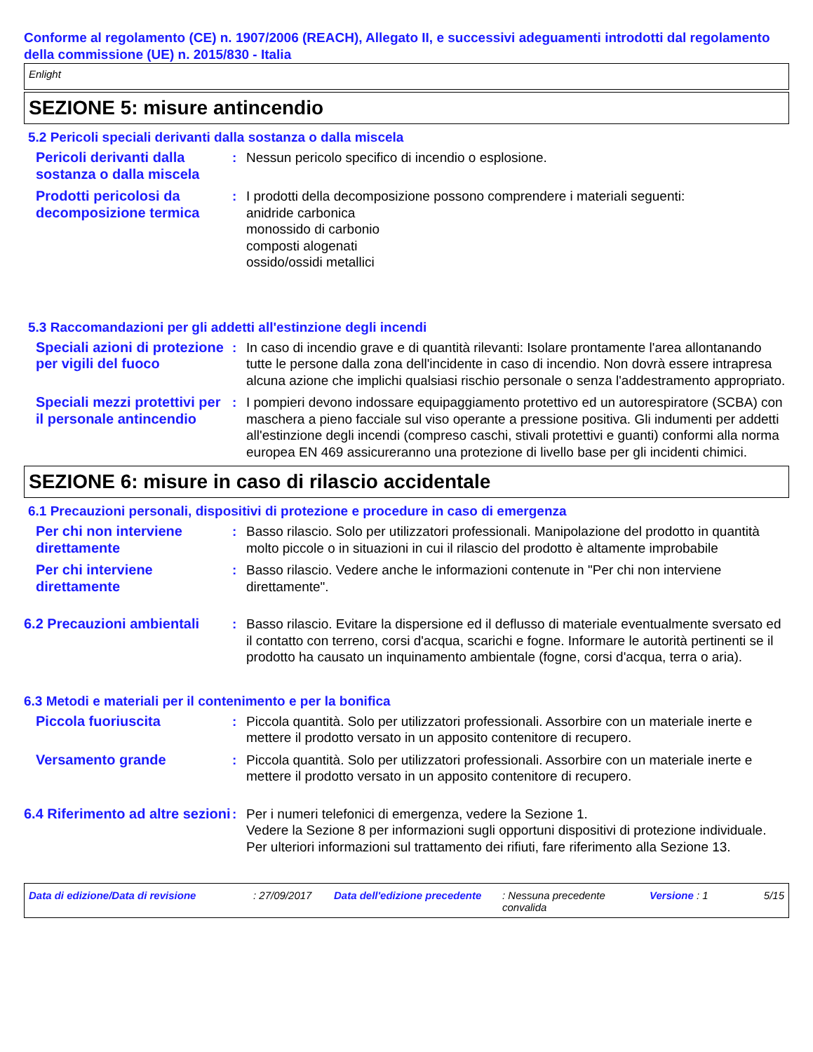Conforme al regolamento (CE) n. 1907/2006 (REACH), Allegato II, e successivi adeguamenti introdotti dal regolamento della commissione (UE) n. 2015/830 - Italia
Enlight
SEZIONE 5: misure antincendio
5.2 Pericoli speciali derivanti dalla sostanza o dalla miscela
Pericoli derivanti dalla sostanza o dalla miscela
: Nessun pericolo specifico di incendio o esplosione.
Prodotti pericolosi da decomposizione termica
: I prodotti della decomposizione possono comprendere i materiali seguenti:
anidride carbonica
monossido di carbonio
composti alogenati
ossido/ossidi metallici
5.3 Raccomandazioni per gli addetti all'estinzione degli incendi
Speciali azioni di protezione per vigili del fuoco
: In caso di incendio grave e di quantità rilevanti: Isolare prontamente l'area allontanando tutte le persone dalla zona dell'incidente in caso di incendio. Non dovrà essere intrapresa alcuna azione che implichi qualsiasi rischio personale o senza l'addestramento appropriato.
Speciali mezzi protettivi per il personale antincendio
: I pompieri devono indossare equipaggiamento protettivo ed un autorespiratore (SCBA) con maschera a pieno facciale sul viso operante a pressione positiva. Gli indumenti per addetti all'estinzione degli incendi (compreso caschi, stivali protettivi e guanti) conformi alla norma europea EN 469 assicureranno una protezione di livello base per gli incidenti chimici.
SEZIONE 6: misure in caso di rilascio accidentale
6.1 Precauzioni personali, dispositivi di protezione e procedure in caso di emergenza
Per chi non interviene direttamente
: Basso rilascio. Solo per utilizzatori professionali. Manipolazione del prodotto in quantità molto piccole o in situazioni in cui il rilascio del prodotto è altamente improbabile
Per chi interviene direttamente
: Basso rilascio. Vedere anche le informazioni contenute in "Per chi non interviene direttamente".
6.2 Precauzioni ambientali
: Basso rilascio. Evitare la dispersione ed il deflusso di materiale eventualmente sversato ed il contatto con terreno, corsi d'acqua, scarichi e fogne. Informare le autorità pertinenti se il prodotto ha causato un inquinamento ambientale (fogne, corsi d'acqua, terra o aria).
6.3 Metodi e materiali per il contenimento e per la bonifica
Piccola fuoriuscita : Piccola quantità. Solo per utilizzatori professionali. Assorbire con un materiale inerte e mettere il prodotto versato in un apposito contenitore di recupero.
Versamento grande : Piccola quantità. Solo per utilizzatori professionali. Assorbire con un materiale inerte e mettere il prodotto versato in un apposito contenitore di recupero.
6.4 Riferimento ad altre sezioni
: Per i numeri telefonici di emergenza, vedere la Sezione 1.
Vedere la Sezione 8 per informazioni sugli opportuni dispositivi di protezione individuale.
Per ulteriori informazioni sul trattamento dei rifiuti, fare riferimento alla Sezione 13.
Data di edizione/Data di revisione : 27/09/2017 Data dell'edizione precedente
: Nessuna precedente convalida
Versione : 1 5/15